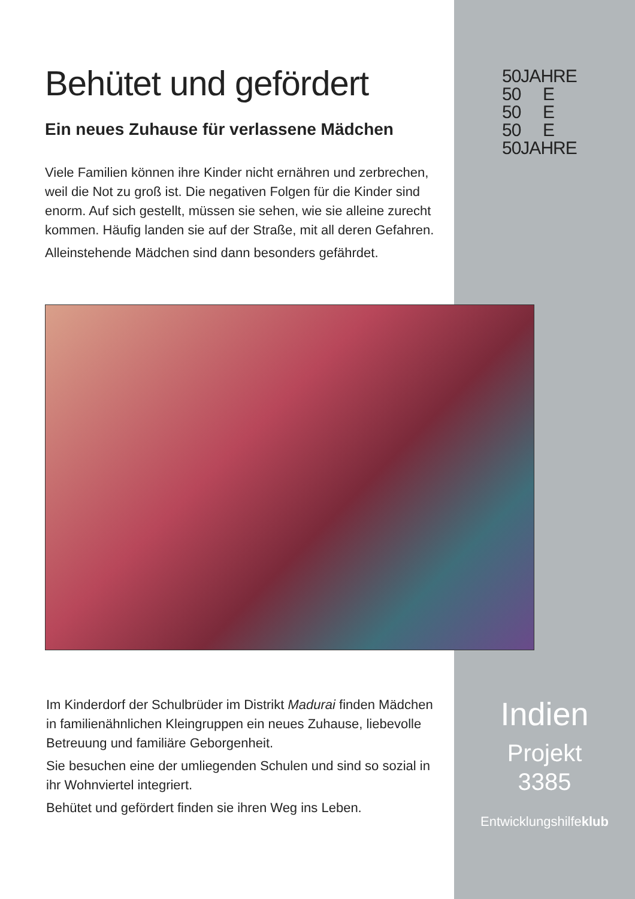Behütet und gefördert
Ein neues Zuhause für verlassene Mädchen
Viele Familien können ihre Kinder nicht ernähren und zerbrechen, weil die Not zu groß ist. Die negativen Folgen für die Kinder sind enorm. Auf sich gestellt, müssen sie sehen, wie sie alleine zurecht kommen. Häufig landen sie auf der Straße, mit all deren Gefahren.
Alleinstehende Mädchen sind dann besonders gefährdet.
50JAHRE
50 E
50 E
50 E
50JAHRE
Im Kinderdorf der Schulbrüder im Distrikt Madurai finden Mädchen in familienähnlichen Kleingruppen ein neues Zuhause, liebevolle Betreuung und familiäre Geborgenheit.
Sie besuchen eine der umliegenden Schulen und sind so sozial in ihr Wohnviertel integriert.
Behütet und gefördert finden sie ihren Weg ins Leben.
Indien
Projekt
3385
Entwicklungshilfeklub